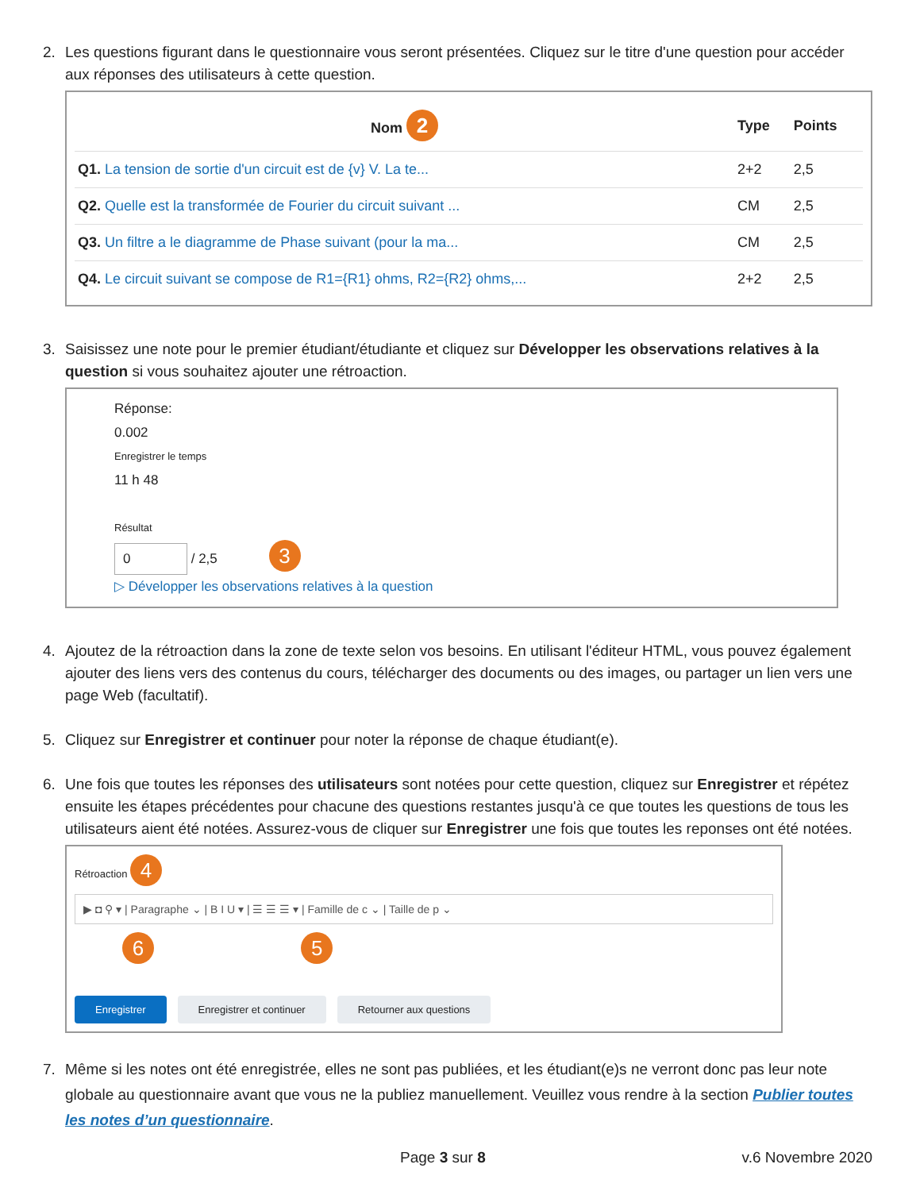2. Les questions figurant dans le questionnaire vous seront présentées. Cliquez sur le titre d'une question pour accéder aux réponses des utilisateurs à cette question.
| Nom 2 | Type | Points |
| --- | --- | --- |
| Q1. La tension de sortie d'un circuit est de {v} V. La te... | 2+2 | 2,5 |
| Q2. Quelle est la transformée de Fourier du circuit suivant ... | CM | 2,5 |
| Q3. Un filtre a le diagramme de Phase suivant (pour la ma... | CM | 2,5 |
| Q4. Le circuit suivant se compose de R1={R1} ohms, R2={R2} ohms,... | 2+2 | 2,5 |
3. Saisissez une note pour le premier étudiant/étudiante et cliquez sur Développer les observations relatives à la question si vous souhaitez ajouter une rétroaction.
Réponse:
0.002
Enregistrer le temps
11 h 48
Résultat
0 / 2,5 3
▷ Développer les observations relatives à la question
4. Ajoutez de la rétroaction dans la zone de texte selon vos besoins. En utilisant l'éditeur HTML, vous pouvez également ajouter des liens vers des contenus du cours, télécharger des documents ou des images, ou partager un lien vers une page Web (facultatif).
5. Cliquez sur Enregistrer et continuer pour noter la réponse de chaque étudiant(e).
6. Une fois que toutes les réponses des utilisateurs sont notées pour cette question, cliquez sur Enregistrer et répétez ensuite les étapes précédentes pour chacune des questions restantes jusqu'à ce que toutes les questions de tous les utilisateurs aient été notées. Assurez-vous de cliquer sur Enregistrer une fois que toutes les reponses ont été notées.
Rétroaction 4
▶ ◘ ⚲ ▾ | Paragraphe ⌄ | B I U ▾ | ☰ ☰ ☰ ▾ | Famille de c ⌄ | Taille de p ⌄
6 5
Enregistrer Enregistrer et continuer Retourner aux questions
7. Même si les notes ont été enregistrée, elles ne sont pas publiées, et les étudiant(e)s ne verront donc pas leur note globale au questionnaire avant que vous ne la publiez manuellement. Veuillez vous rendre à la section Publier toutes les notes d’un questionnaire.
Page 3 sur 8 v.6 Novembre 2020